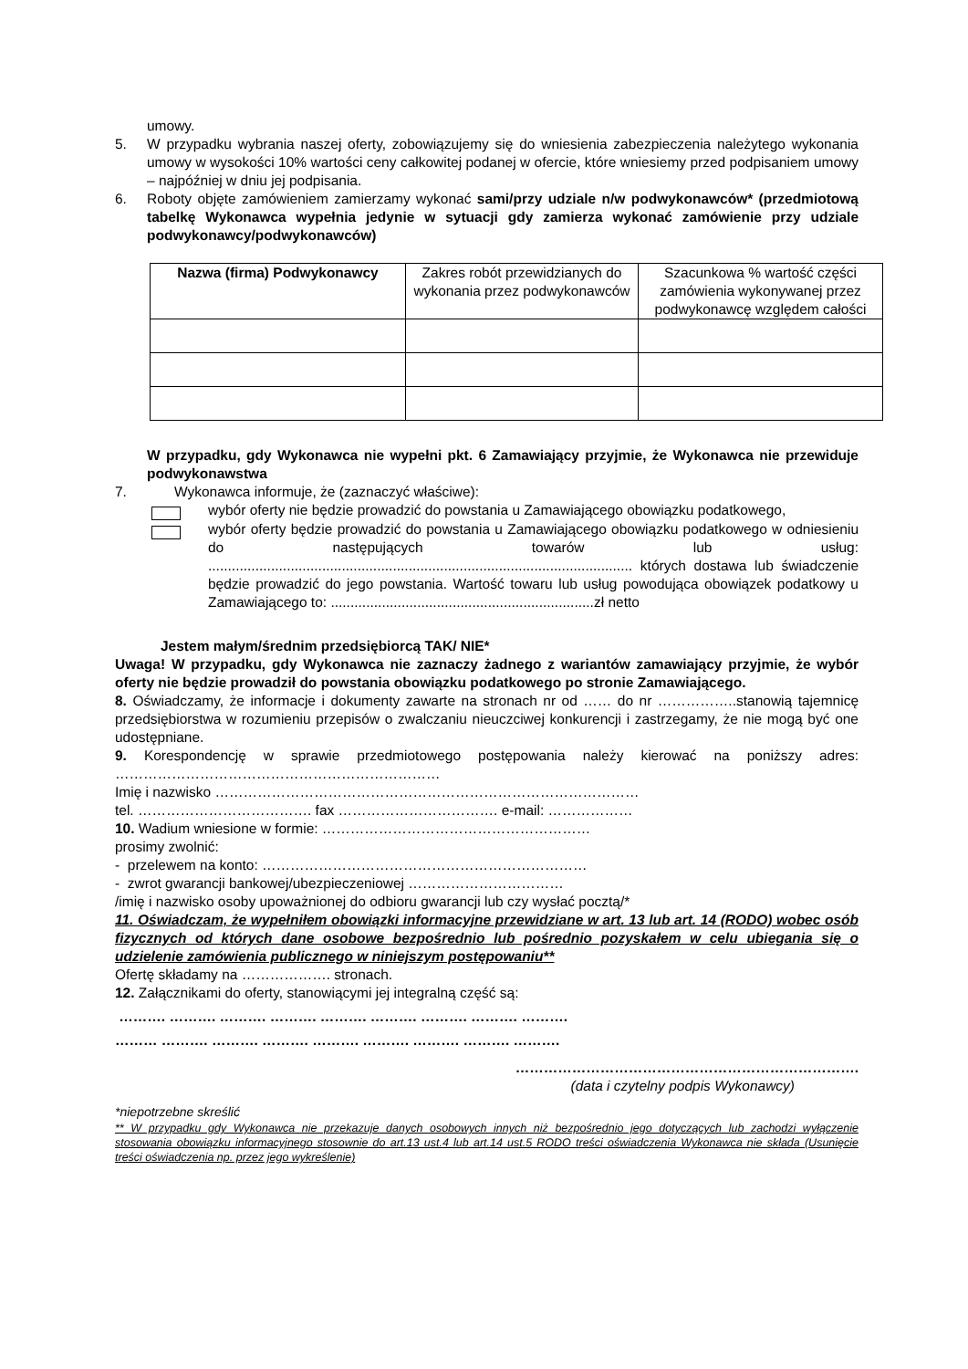umowy.
5. W przypadku wybrania naszej oferty, zobowiązujemy się do wniesienia zabezpieczenia należytego wykonania umowy w wysokości 10% wartości ceny całkowitej podanej w ofercie, które wniesiemy przed podpisaniem umowy – najpóźniej w dniu jej podpisania.
6. Roboty objęte zamówieniem zamierzamy wykonać sami/przy udziale n/w podwykonawców* (przedmiotową tabelkę Wykonawca wypełnia jedynie w sytuacji gdy zamierza wykonać zamówienie przy udziale podwykonawcy/podwykonawców)
| Nazwa (firma) Podwykonawcy | Zakres robót przewidzianych do wykonania przez podwykonawców | Szacunkowa % wartość części zamówienia wykonywanej przez podwykonawcę względem całości |
| --- | --- | --- |
W przypadku, gdy Wykonawca nie wypełni pkt. 6 Zamawiający przyjmie, że Wykonawca nie przewiduje podwykonawstwa
7. Wykonawca informuje, że (zaznaczyć właściwe):
wybór oferty nie będzie prowadzić do powstania u Zamawiającego obowiązku podatkowego,
wybór oferty będzie prowadzić do powstania u Zamawiającego obowiązku podatkowego w odniesieniu do następujących towarów lub usług: ............................................................................................................ których dostawa lub świadczenie będzie prowadzić do jego powstania. Wartość towaru lub usług powodująca obowiązek podatkowy u Zamawiającego to: ...................................................................zł netto
Jestem małym/średnim przedsiębiorcą TAK/ NIE*
Uwaga! W przypadku, gdy Wykonawca nie zaznaczy żadnego z wariantów zamawiający przyjmie, że wybór oferty nie będzie prowadził do powstania obowiązku podatkowego po stronie Zamawiającego.
8. Oświadczamy, że informacje i dokumenty zawarte na stronach nr od …… do nr ……………..stanowią tajemnicę przedsiębiorstwa w rozumieniu przepisów o zwalczaniu nieuczciwej konkurencji i zastrzegamy, że nie mogą być one udostępniane.
9. Korespondencję w sprawie przedmiotowego postępowania należy kierować na poniższy adres: ……………………………………………………………
Imię i nazwisko ………………………………………………………………………………
tel. ………………………………. fax ……………………………. e-mail: ………………
10. Wadium wniesione w formie: …………………………………………………
prosimy zwolnić:
- przelewem na konto: ……………………………………………………………
- zwrot gwarancji bankowej/ubezpieczeniowej ……………………………
/imię i nazwisko osoby upoważnionej do odbioru gwarancji lub czy wysłać pocztą/*
11. Oświadczam, że wypełniłem obowiązki informacyjne przewidziane w art. 13 lub art. 14 (RODO) wobec osób fizycznych od których dane osobowe bezpośrednio lub pośrednio pozyskałem w celu ubiegania się o udzielenie zamówienia publicznego w niniejszym postępowaniu**
Ofertę składamy na ………………. stronach.
12. Załącznikami do oferty, stanowiącymi jej integralną część są:
………. ………. ………. ………. ………. ………. ………. ………. ……….
……… ………. ………. ………. ………. ………. ………. ………. ……….
……………………………………………………………….
(data i czytelny podpis Wykonawcy)
*niepotrzebne skreślić
** W przypadku gdy Wykonawca nie przekazuje danych osobowych innych niż bezpośrednio jego dotyczących lub zachodzi wyłączenie stosowania obowiązku informacyjnego stosownie do art.13 ust.4 lub art.14 ust.5 RODO treści oświadczenia Wykonawca nie składa (Usunięcie treści oświadczenia np. przez jego wykreślenie)